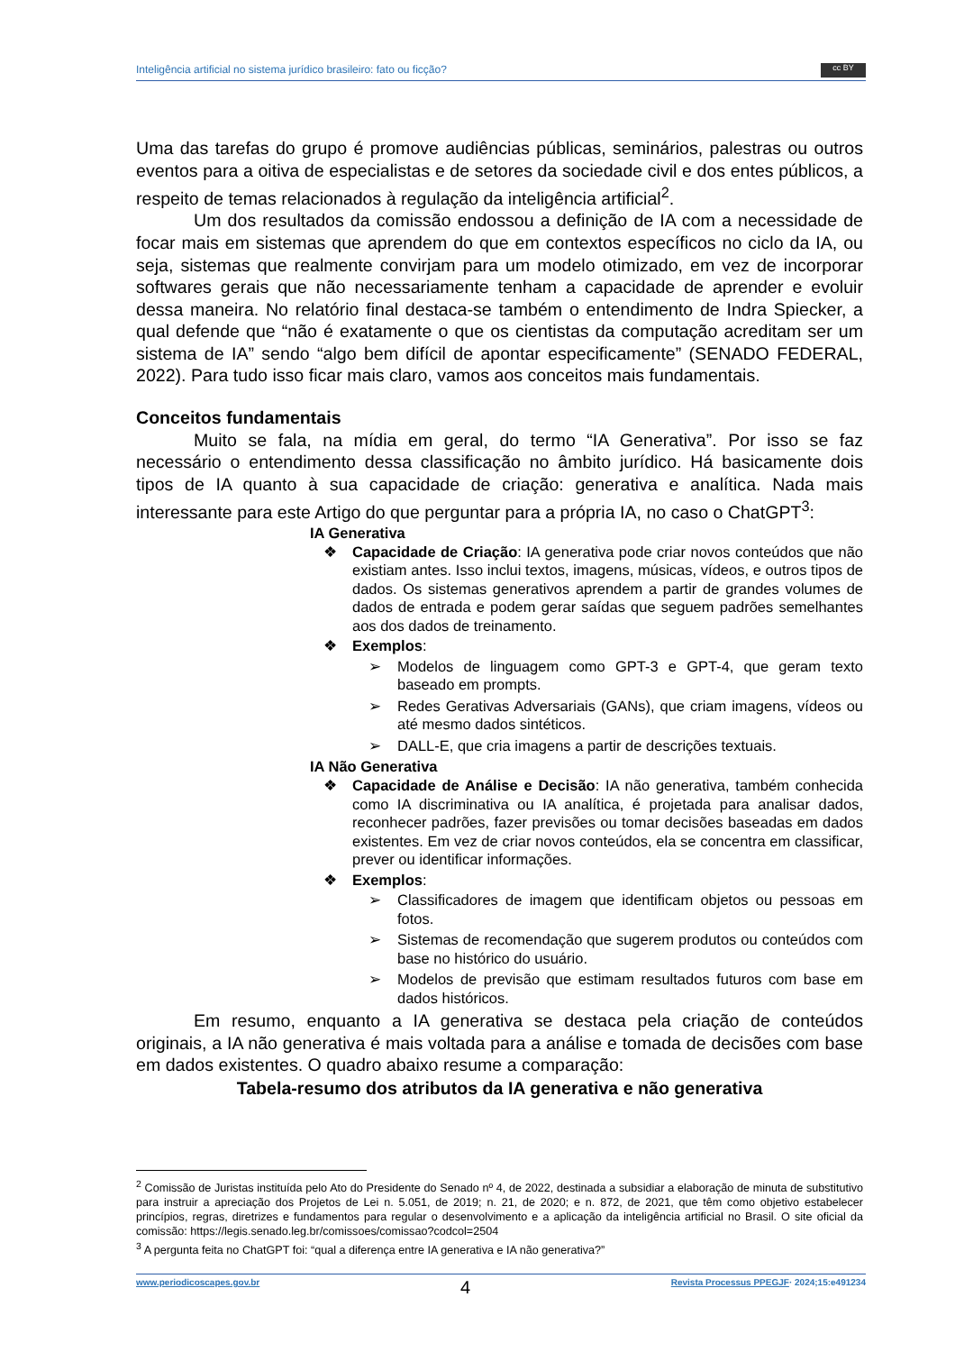Inteligência artificial no sistema jurídico brasileiro: fato ou ficção? cc BY
Uma das tarefas do grupo é promove audiências públicas, seminários, palestras ou outros eventos para a oitiva de especialistas e de setores da sociedade civil e dos entes públicos, a respeito de temas relacionados à regulação da inteligência artificial<sup>2</sup>.
Um dos resultados da comissão endossou a definição de IA com a necessidade de focar mais em sistemas que aprendem do que em contextos específicos no ciclo da IA, ou seja, sistemas que realmente convirjam para um modelo otimizado, em vez de incorporar softwares gerais que não necessariamente tenham a capacidade de aprender e evoluir dessa maneira. No relatório final destaca-se também o entendimento de Indra Spiecker, a qual defende que “não é exatamente o que os cientistas da computação acreditam ser um sistema de IA” sendo “algo bem difícil de apontar especificamente” (SENADO FEDERAL, 2022). Para tudo isso ficar mais claro, vamos aos conceitos mais fundamentais.
Conceitos fundamentais
Muito se fala, na mídia em geral, do termo “IA Generativa”. Por isso se faz necessário o entendimento dessa classificação no âmbito jurídico. Há basicamente dois tipos de IA quanto à sua capacidade de criação: generativa e analítica. Nada mais interessante para este Artigo do que perguntar para a própria IA, no caso o ChatGPT<sup>3</sup>:
IA Generativa
❖ Capacidade de Criação: IA generativa pode criar novos conteúdos que não existiam antes. Isso inclui textos, imagens, músicas, vídeos, e outros tipos de dados. Os sistemas generativos aprendem a partir de grandes volumes de dados de entrada e podem gerar saídas que seguem padrões semelhantes aos dos dados de treinamento.
❖ Exemplos:
➢ Modelos de linguagem como GPT-3 e GPT-4, que geram texto baseado em prompts.
➢ Redes Gerativas Adversariais (GANs), que criam imagens, vídeos ou até mesmo dados sintéticos.
➢ DALL-E, que cria imagens a partir de descrições textuais.
IA Não Generativa
❖ Capacidade de Análise e Decisão: IA não generativa, também conhecida como IA discriminativa ou IA analítica, é projetada para analisar dados, reconhecer padrões, fazer previsões ou tomar decisões baseadas em dados existentes. Em vez de criar novos conteúdos, ela se concentra em classificar, prever ou identificar informações.
❖ Exemplos:
➢ Classificadores de imagem que identificam objetos ou pessoas em fotos.
➢ Sistemas de recomendação que sugerem produtos ou conteúdos com base no histórico do usuário.
➢ Modelos de previsão que estimam resultados futuros com base em dados históricos.
Em resumo, enquanto a IA generativa se destaca pela criação de conteúdos originais, a IA não generativa é mais voltada para a análise e tomada de decisões com base em dados existentes. O quadro abaixo resume a comparação:
Tabela-resumo dos atributos da IA generativa e não generativa
<sup>2</sup> Comissão de Juristas instituída pelo Ato do Presidente do Senado nº 4, de 2022, destinada a subsidiar a elaboração de minuta de substitutivo para instruir a apreciação dos Projetos de Lei n. 5.051, de 2019; n. 21, de 2020; e n. 872, de 2021, que têm como objetivo estabelecer princípios, regras, diretrizes e fundamentos para regular o desenvolvimento e a aplicação da inteligência artificial no Brasil. O site oficial da comissão: https://legis.senado.leg.br/comissoes/comissao?codcol=2504
<sup>3</sup> A pergunta feita no ChatGPT foi: “qual a diferença entre IA generativa e IA não generativa?”
www.periodicoscapes.gov.br 4 Revista Processus PPEGJF· 2024;15:e491234